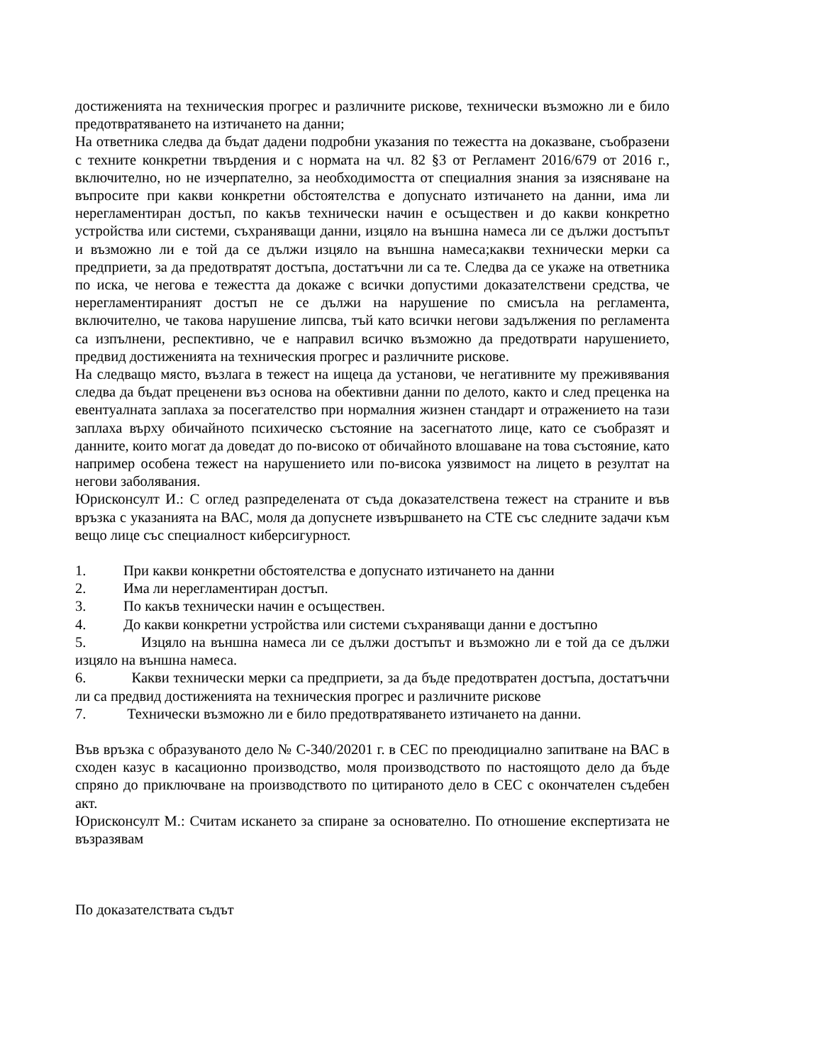достиженията на техническия прогрес и различните рискове, технически възможно ли е било предотвратяването на изтичането на данни;
На ответника следва да бъдат дадени подробни указания по тежестта на доказване, съобразени с техните конкретни твърдения и с нормата на чл. 82 §3 от Регламент 2016/679 от 2016 г., включително, но не изчерпателно, за необходимостта от специалния знания за изясняване на въпросите при какви конкретни обстоятелства е допуснато изтичането на данни, има ли нерегламентиран достъп, по какъв технически начин е осъществен и до какви конкретно устройства или системи, съхраняващи данни, изцяло на външна намеса ли се дължи достъпът и възможно ли е той да се дължи изцяло на външна намеса;какви технически мерки са предприети, за да предотвратят достъпа, достатъчни ли са те. Следва да се укаже на ответника по иска, че негова е тежестта да докаже с всички допустими доказателствени средства, че нерегламентираният достъп не се дължи на нарушение по смисъла на регламента, включително, че такова нарушение липсва, тъй като всички негови задължения по регламента са изпълнени, респективно, че е направил всичко възможно да предотврати нарушението, предвид достиженията на техническия прогрес и различните рискове.
На следващо място, възлага в тежест на ищеца да установи, че негативните му преживявания следва да бъдат преценени въз основа на обективни данни по делото, както и след преценка на евентуалната заплаха за посегателство при нормалния жизнен стандарт и отражението на тази заплаха върху обичайното психическо състояние на засегнатото лице, като се съобразят и данните, които могат да доведат до по-високо от обичайното влошаване на това състояние, като например особена тежест на нарушението или по-висока уязвимост на лицето в резултат на негови заболявания.
Юрисконсулт И.: С оглед разпределената от съда доказателствена тежест на страните и във връзка с указанията на ВАС, моля да допуснете извършването на СТЕ със следните задачи към вещо лице със специалност киберсигурност.
1. При какви конкретни обстоятелства е допуснато изтичането на данни
2. Има ли нерегламентиран достъп.
3. По какъв технически начин е осъществен.
4. До какви конкретни устройства или системи съхраняващи данни е достъпно
5. Изцяло на външна намеса ли се дължи достъпът и възможно ли е той да се дължи изцяло на външна намеса.
6. Какви технически мерки са предприети, за да бъде предотвратен достъпа, достатъчни ли са предвид достиженията на техническия прогрес и различните рискове
7. Технически възможно ли е било предотвратяването изтичането на данни.
Във връзка с образуваното дело № С-340/20201 г. в СЕС по преюдициално запитване на ВАС в сходен казус в касационно производство, моля производството по настоящото дело да бъде спряно до приключване на производството по цитираното дело в СЕС с окончателен съдебен акт.
Юрисконсулт М.: Считам искането за спиране за основателно. По отношение експертизата не възразявам
По доказателствата съдът